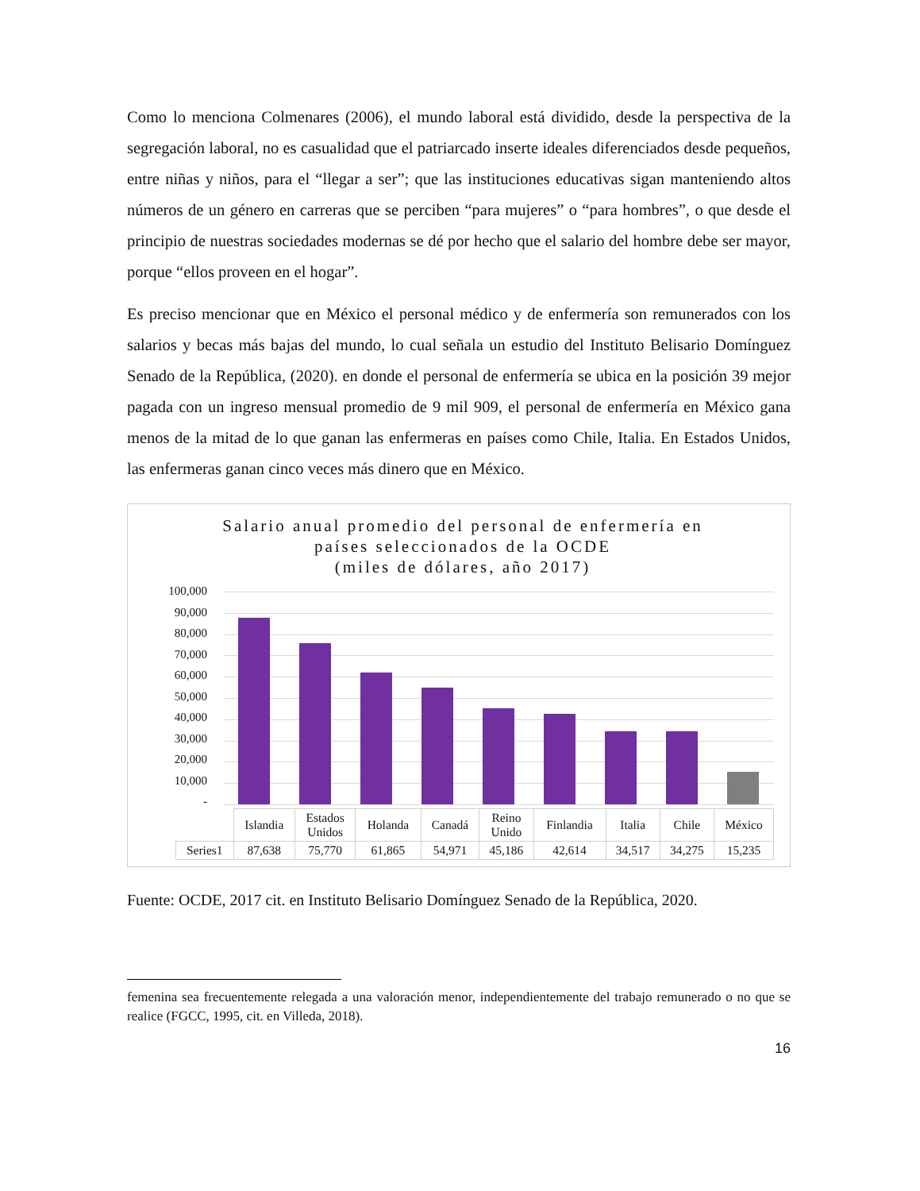Como lo menciona Colmenares (2006), el mundo laboral está dividido, desde la perspectiva de la segregación laboral, no es casualidad que el patriarcado inserte ideales diferenciados desde pequeños, entre niñas y niños, para el “llegar a ser”; que las instituciones educativas sigan manteniendo altos números de un género en carreras que se perciben “para mujeres” o “para hombres”, o que desde el principio de nuestras sociedades modernas se dé por hecho que el salario del hombre debe ser mayor, porque “ellos proveen en el hogar”.
Es preciso mencionar que en México el personal médico y de enfermería son remunerados con los salarios y becas más bajas del mundo, lo cual señala un estudio del Instituto Belisario Domínguez Senado de la República, (2020). en donde el personal de enfermería se ubica en la posición 39 mejor pagada con un ingreso mensual promedio de 9 mil 909, el personal de enfermería en México gana menos de la mitad de lo que ganan las enfermeras en países como Chile, Italia. En Estados Unidos, las enfermeras ganan cinco veces más dinero que en México.
Salario anual promedio del personal de enfermería en
países seleccionados de la OCDE
(miles de dólares, año 2017)
100,000
90,000
80,000
70,000
60,000
50,000
40,000
30,000
20,000
10,000
-
| | Islandia | Estados Unidos | Holanda | Canadá | Reino Unido | Finlandia | Italia | Chile | México |
| Series1 | 87,638 | 75,770 | 61,865 | 54,971 | 45,186 | 42,614 | 34,517 | 34,275 | 15,235 |
Fuente: OCDE, 2017 cit. en Instituto Belisario Domínguez Senado de la República, 2020.
femenina sea frecuentemente relegada a una valoración menor, independientemente del trabajo remunerado o no que se realice (FGCC, 1995, cit. en Villeda, 2018).
16